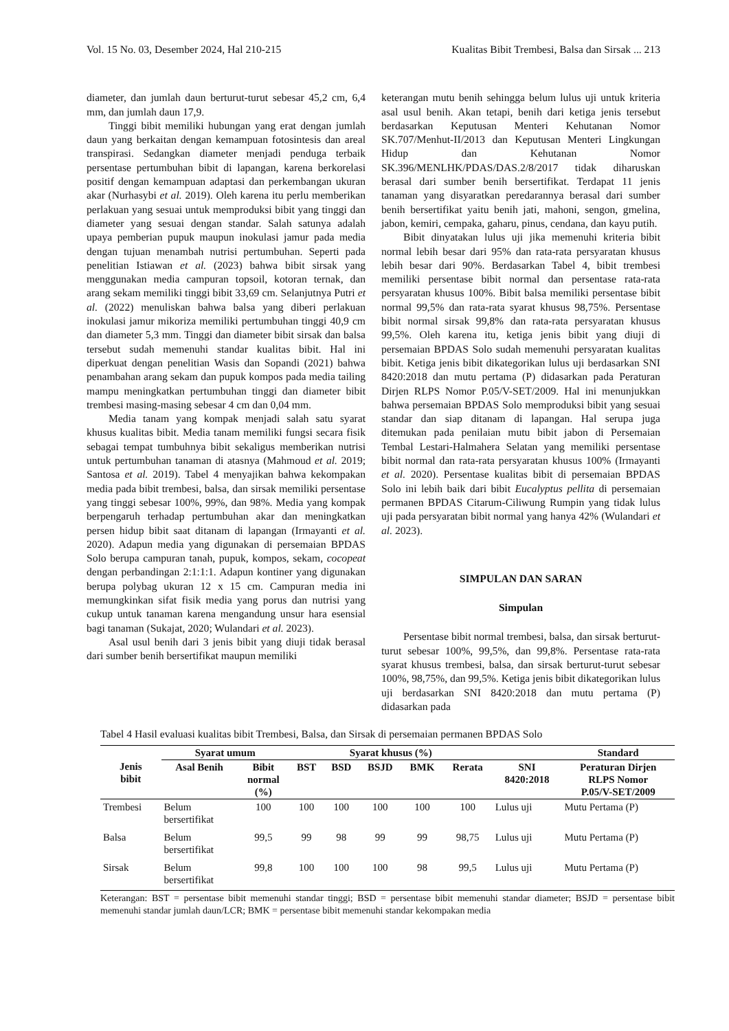Vol. 15 No. 03, Desember 2024, Hal 210-215 Kualitas Bibit Trembesi, Balsa dan Sirsak ... 213
diameter, dan jumlah daun berturut-turut sebesar 45,2 cm, 6,4 mm, dan jumlah daun 17,9.
Tinggi bibit memiliki hubungan yang erat dengan jumlah daun yang berkaitan dengan kemampuan fotosintesis dan areal transpirasi. Sedangkan diameter menjadi penduga terbaik persentase pertumbuhan bibit di lapangan, karena berkorelasi positif dengan kemampuan adaptasi dan perkembangan ukuran akar (Nurhasybi et al. 2019). Oleh karena itu perlu memberikan perlakuan yang sesuai untuk memproduksi bibit yang tinggi dan diameter yang sesuai dengan standar. Salah satunya adalah upaya pemberian pupuk maupun inokulasi jamur pada media dengan tujuan menambah nutrisi pertumbuhan. Seperti pada penelitian Istiawan et al. (2023) bahwa bibit sirsak yang menggunakan media campuran topsoil, kotoran ternak, dan arang sekam memiliki tinggi bibit 33,69 cm. Selanjutnya Putri et al. (2022) menuliskan bahwa balsa yang diberi perlakuan inokulasi jamur mikoriza memiliki pertumbuhan tinggi 40,9 cm dan diameter 5,3 mm. Tinggi dan diameter bibit sirsak dan balsa tersebut sudah memenuhi standar kualitas bibit. Hal ini diperkuat dengan penelitian Wasis dan Sopandi (2021) bahwa penambahan arang sekam dan pupuk kompos pada media tailing mampu meningkatkan pertumbuhan tinggi dan diameter bibit trembesi masing-masing sebesar 4 cm dan 0,04 mm.
Media tanam yang kompak menjadi salah satu syarat khusus kualitas bibit. Media tanam memiliki fungsi secara fisik sebagai tempat tumbuhnya bibit sekaligus memberikan nutrisi untuk pertumbuhan tanaman di atasnya (Mahmoud et al. 2019; Santosa et al. 2019). Tabel 4 menyajikan bahwa kekompakan media pada bibit trembesi, balsa, dan sirsak memiliki persentase yang tinggi sebesar 100%, 99%, dan 98%. Media yang kompak berpengaruh terhadap pertumbuhan akar dan meningkatkan persen hidup bibit saat ditanam di lapangan (Irmayanti et al. 2020). Adapun media yang digunakan di persemaian BPDAS Solo berupa campuran tanah, pupuk, kompos, sekam, cocopeat dengan perbandingan 2:1:1:1. Adapun kontiner yang digunakan berupa polybag ukuran 12 x 15 cm. Campuran media ini memungkinkan sifat fisik media yang porus dan nutrisi yang cukup untuk tanaman karena mengandung unsur hara esensial bagi tanaman (Sukajat, 2020; Wulandari et al. 2023).
Asal usul benih dari 3 jenis bibit yang diuji tidak berasal dari sumber benih bersertifikat maupun memiliki
keterangan mutu benih sehingga belum lulus uji untuk kriteria asal usul benih. Akan tetapi, benih dari ketiga jenis tersebut berdasarkan Keputusan Menteri Kehutanan Nomor SK.707/Menhut-II/2013 dan Keputusan Menteri Lingkungan Hidup dan Kehutanan Nomor SK.396/MENLHK/PDAS/DAS.2/8/2017 tidak diharuskan berasal dari sumber benih bersertifikat. Terdapat 11 jenis tanaman yang disyaratkan peredarannya berasal dari sumber benih bersertifikat yaitu benih jati, mahoni, sengon, gmelina, jabon, kemiri, cempaka, gaharu, pinus, cendana, dan kayu putih.
Bibit dinyatakan lulus uji jika memenuhi kriteria bibit normal lebih besar dari 95% dan rata-rata persyaratan khusus lebih besar dari 90%. Berdasarkan Tabel 4, bibit trembesi memiliki persentase bibit normal dan persentase rata-rata persyaratan khusus 100%. Bibit balsa memiliki persentase bibit normal 99,5% dan rata-rata syarat khusus 98,75%. Persentase bibit normal sirsak 99,8% dan rata-rata persyaratan khusus 99,5%. Oleh karena itu, ketiga jenis bibit yang diuji di persemaian BPDAS Solo sudah memenuhi persyaratan kualitas bibit. Ketiga jenis bibit dikategorikan lulus uji berdasarkan SNI 8420:2018 dan mutu pertama (P) didasarkan pada Peraturan Dirjen RLPS Nomor P.05/V-SET/2009. Hal ini menunjukkan bahwa persemaian BPDAS Solo memproduksi bibit yang sesuai standar dan siap ditanam di lapangan. Hal serupa juga ditemukan pada penilaian mutu bibit jabon di Persemaian Tembal Lestari-Halmahera Selatan yang memiliki persentase bibit normal dan rata-rata persyaratan khusus 100% (Irmayanti et al. 2020). Persentase kualitas bibit di persemaian BPDAS Solo ini lebih baik dari bibit Eucalyptus pellita di persemaian permanen BPDAS Citarum-Ciliwung Rumpin yang tidak lulus uji pada persyaratan bibit normal yang hanya 42% (Wulandari et al. 2023).
SIMPULAN DAN SARAN
Simpulan
Persentase bibit normal trembesi, balsa, dan sirsak berturut-turut sebesar 100%, 99,5%, dan 99,8%. Persentase rata-rata syarat khusus trembesi, balsa, dan sirsak berturut-turut sebesar 100%, 98,75%, dan 99,5%. Ketiga jenis bibit dikategorikan lulus uji berdasarkan SNI 8420:2018 dan mutu pertama (P) didasarkan pada
Tabel 4 Hasil evaluasi kualitas bibit Trembesi, Balsa, dan Sirsak di persemaian permanen BPDAS Solo
| Jenis bibit | Syarat umum | | Syarat khusus (%) | | | | | | Standard |
| --- | --- | --- | --- | --- | --- | --- | --- | --- | --- |
| | Asal Benih | Bibit normal (%) | BST | BSD | BSJD | BMK | Rerata | SNI 8420:2018 | Peraturan Dirjen RLPS Nomor P.05/V-SET/2009 |
| Trembesi | Belum bersertifikat | 100 | 100 | 100 | 100 | 100 | 100 | Lulus uji | Mutu Pertama (P) |
| Balsa | Belum bersertifikat | 99,5 | 99 | 98 | 99 | 99 | 98,75 | Lulus uji | Mutu Pertama (P) |
| Sirsak | Belum bersertifikat | 99,8 | 100 | 100 | 100 | 98 | 99,5 | Lulus uji | Mutu Pertama (P) |
Keterangan: BST = persentase bibit memenuhi standar tinggi; BSD = persentase bibit memenuhi standar diameter; BSJD = persentase bibit memenuhi standar jumlah daun/LCR; BMK = persentase bibit memenuhi standar kekompakan media